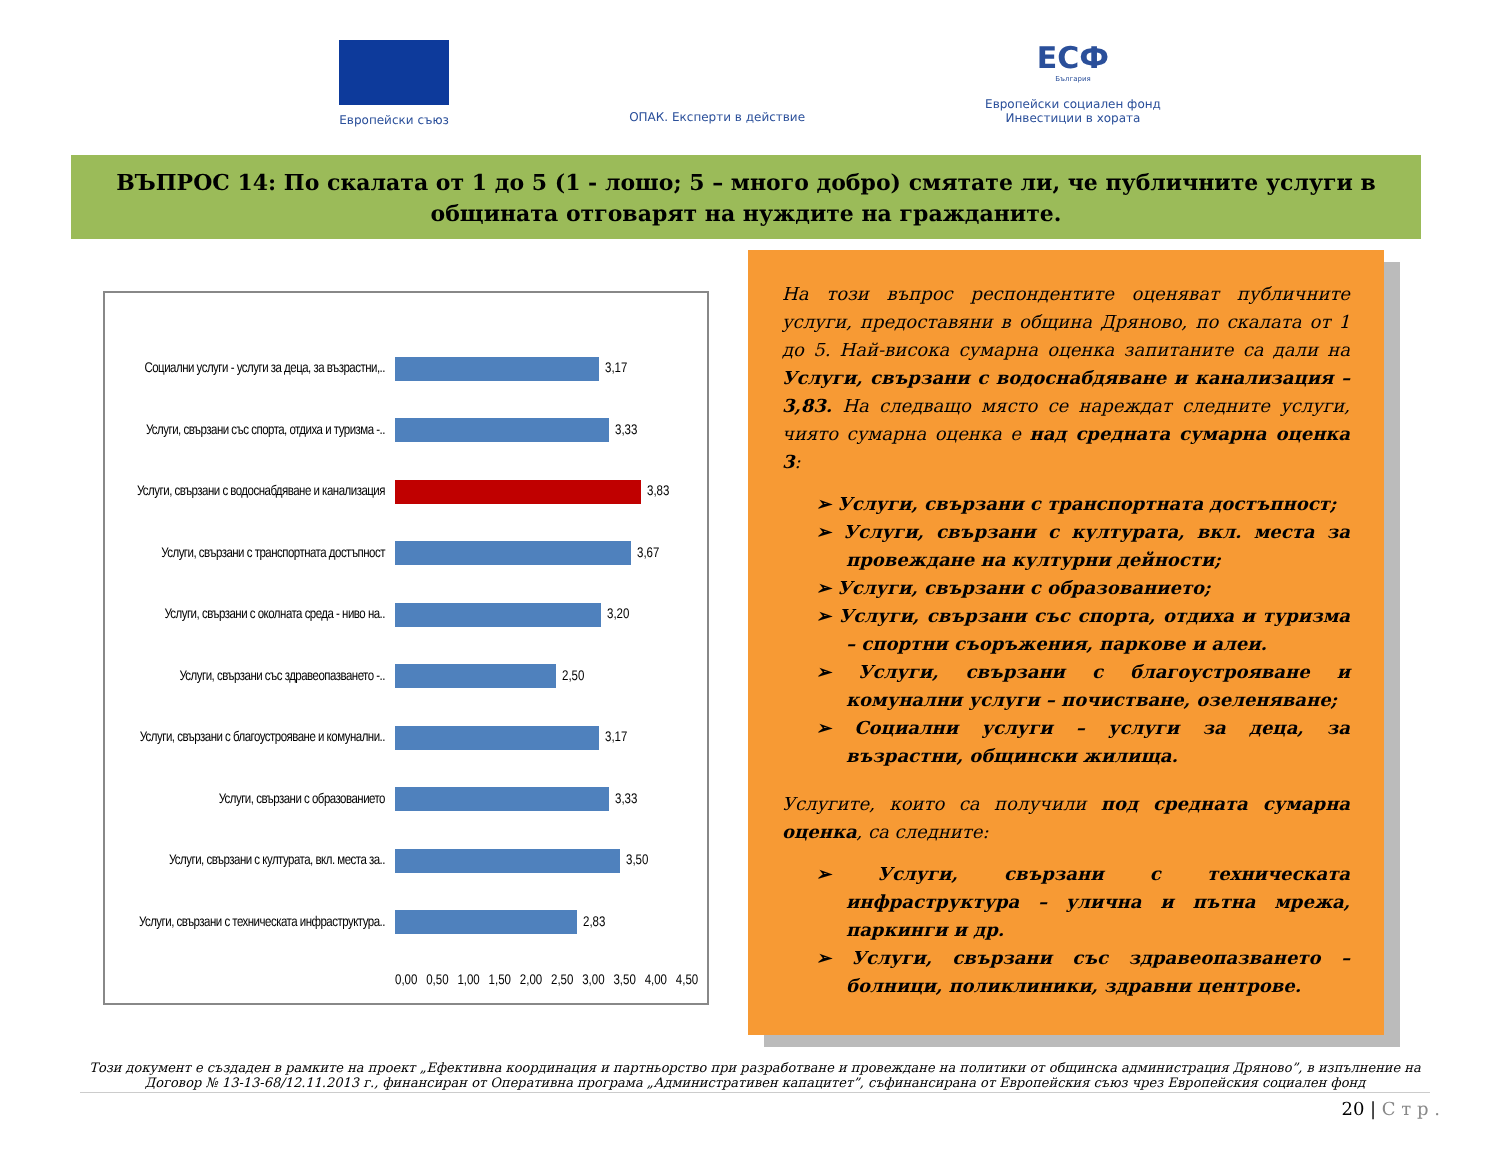Европейски съюз
ОПАК. Експерти в действие
ЕСФ
България
Европейски социален фонд
Инвестиции в хората
ВЪПРОС 14: По скалата от 1 до 5 (1 - лошо; 5 – много добро) смятате ли, че публичните услуги в общината отговарят на нуждите на гражданите.
Социални услуги - услуги за деца, за възрастни,..
3,17
Услуги, свързани със спорта, отдиха и туризма -..
3,33
Услуги, свързани с водоснабдяване и канализация
3,83
Услуги, свързани с транспортната достъпност
3,67
Услуги, свързани с околната среда - ниво на..
3,20
Услуги, свързани със здравеопазването -..
2,50
Услуги, свързани с благоустрояване и комунални..
3,17
Услуги, свързани с образованието
3,33
Услуги, свързани с културата, вкл. места за..
3,50
Услуги, свързани с техническата инфраструктура..
2,83
0,00 0,50 1,00 1,50 2,00 2,50 3,00 3,50 4,00 4,50
На този въпрос респондентите оценяват публичните услуги, предоставяни в община Дряново, по скалата от 1 до 5. Най-висока сумарна оценка запитаните са дали на Услуги, свързани с водоснабдяване и канализация – 3,83. На следващо място се нареждат следните услуги, чиято сумарна оценка е над средната сумарна оценка 3:
➢ Услуги, свързани с транспортната достъпност;
➢ Услуги, свързани с културата, вкл. места за провеждане на културни дейности;
➢ Услуги, свързани с образованието;
➢ Услуги, свързани със спорта, отдиха и туризма – спортни съоръжения, паркове и алеи.
➢ Услуги, свързани с благоустрояване и комунални услуги – почистване, озеленяване;
➢ Социални услуги – услуги за деца, за възрастни, общински жилища.
Услугите, които са получили под средната сумарна оценка, са следните:
➢ Услуги, свързани с техническата инфраструктура – улична и пътна мрежа, паркинги и др.
➢ Услуги, свързани със здравеопазването – болници, поликлиники, здравни центрове.
Този документ е създаден в рамките на проект „Ефективна координация и партньорство при разработване и провеждане на политики от общинска администрация Дряново”, в изпълнение на Договор № 13-13-68/12.11.2013 г., финансиран от Оперативна програма „Административен капацитет”, съфинансирана от Европейския съюз чрез Европейския социален фонд
20 | С т р .